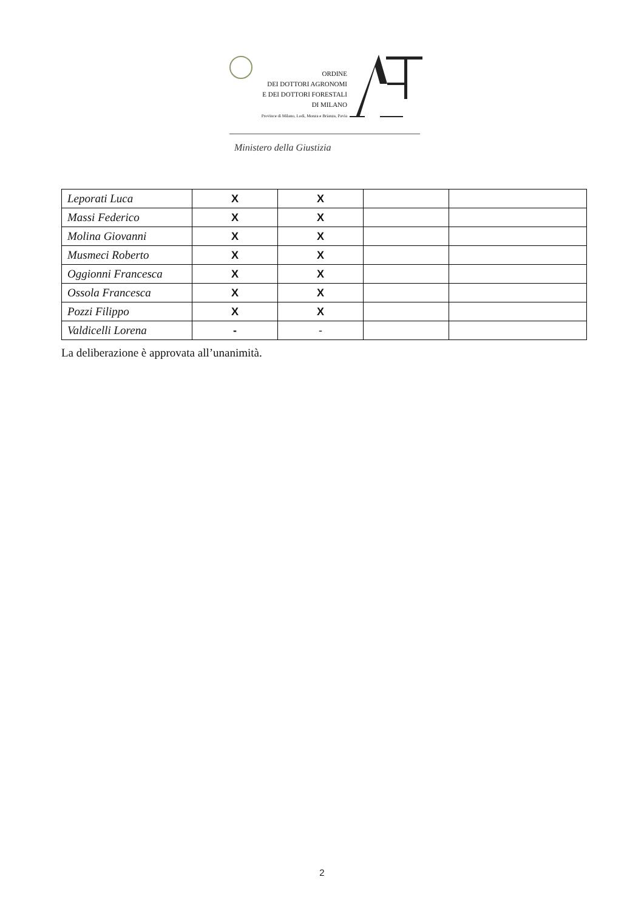ORDINE
DEI DOTTORI AGRONOMI
E DEI DOTTORI FORESTALI
DI MILANO
Province di Milano, Lodi, Monza e Brianza, Pavia
Ministero della Giustizia
| Leporati Luca | X | X | | |
| Massi Federico | X | X | | |
| Molina Giovanni | X | X | | |
| Musmeci Roberto | X | X | | |
| Oggionni Francesca | X | X | | |
| Ossola Francesca | X | X | | |
| Pozzi Filippo | X | X | | |
| Valdicelli Lorena | - | - | | |
La deliberazione è approvata all’unanimità.
2